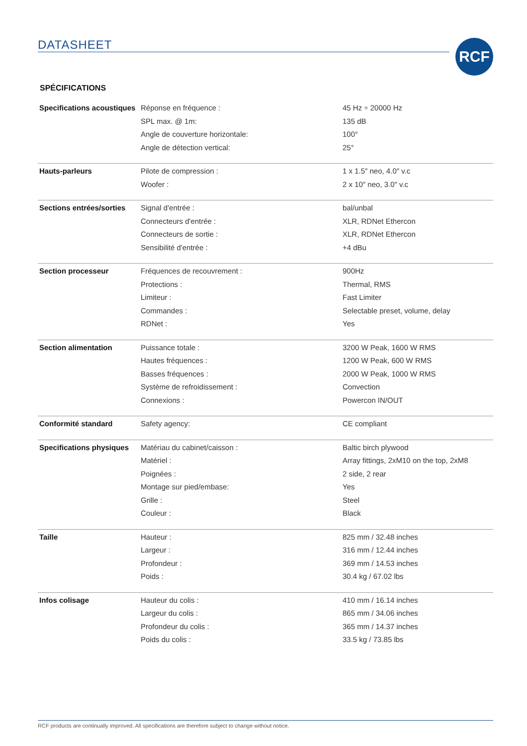DATASHEET RCF
SPÉCIFICATIONS
| Specifications acoustiques | Réponse en fréquence : | 45 Hz ÷ 20000 Hz |
| | SPL max. @ 1m: | 135 dB |
| | Angle de couverture horizontale: | 100° |
| | Angle de détection vertical: | 25° |
| Hauts-parleurs | Pilote de compression : | 1 x 1.5″ neo, 4.0″ v.c |
| | Woofer : | 2 x 10″ neo, 3.0″ v.c |
| Sections entrées/sorties | Signal d'entrée : | bal/unbal |
| | Connecteurs d'entrée : | XLR, RDNet Ethercon |
| | Connecteurs de sortie : | XLR, RDNet Ethercon |
| | Sensibilité d'entrée : | +4 dBu |
| Section processeur | Fréquences de recouvrement : | 900Hz |
| | Protections : | Thermal, RMS |
| | Limiteur : | Fast Limiter |
| | Commandes : | Selectable preset, volume, delay |
| | RDNet : | Yes |
| Section alimentation | Puissance totale : | 3200 W Peak, 1600 W RMS |
| | Hautes fréquences : | 1200 W Peak, 600 W RMS |
| | Basses fréquences : | 2000 W Peak, 1000 W RMS |
| | Système de refroidissement : | Convection |
| | Connexions : | Powercon IN/OUT |
| Conformité standard | Safety agency: | CE compliant |
| Specifications physiques | Matériau du cabinet/caisson : | Baltic birch plywood |
| | Matériel : | Array fittings, 2xM10 on the top, 2xM8 |
| | Poignées : | 2 side, 2 rear |
| | Montage sur pied/embase: | Yes |
| | Grille : | Steel |
| | Couleur : | Black |
| Taille | Hauteur : | 825 mm / 32.48 inches |
| | Largeur : | 316 mm / 12.44 inches |
| | Profondeur : | 369 mm / 14.53 inches |
| | Poids : | 30.4 kg / 67.02 lbs |
| Infos colisage | Hauteur du colis : | 410 mm / 16.14 inches |
| | Largeur du colis : | 865 mm / 34.06 inches |
| | Profondeur du colis : | 365 mm / 14.37 inches |
| | Poids du colis : | 33.5 kg / 73.85 lbs |
RCF products are continually improved. All specifications are therefore subject to change without notice.